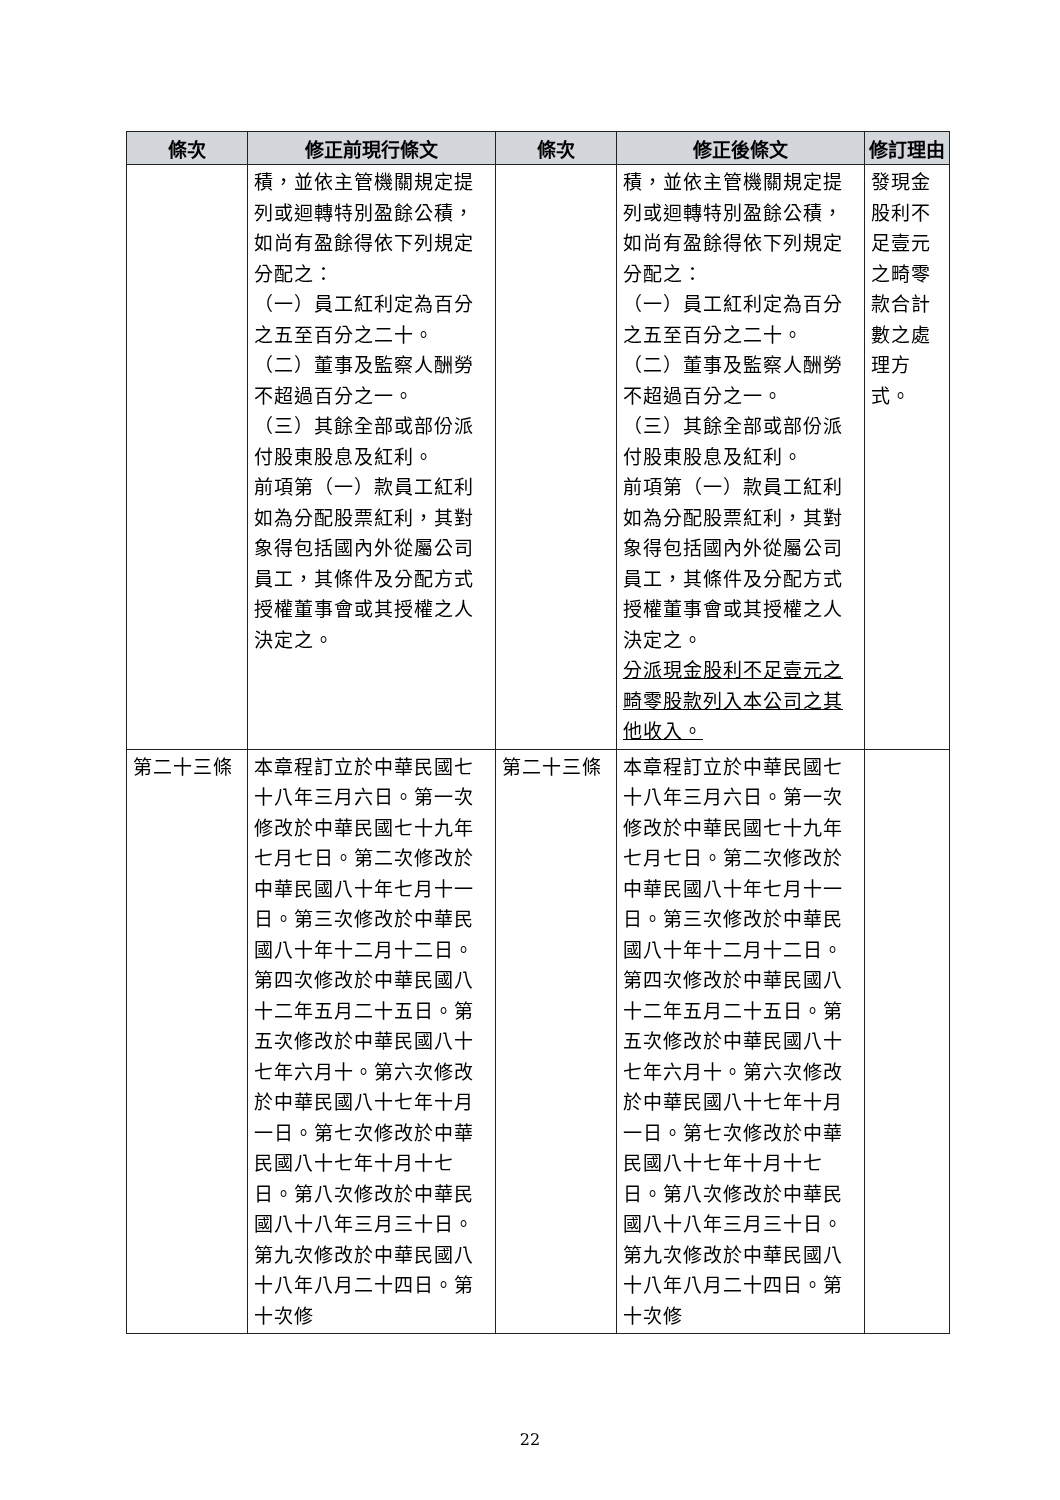| 條次 | 修正前現行條文 | 條次 | 修正後條文 | 修訂理由 |
| --- | --- | --- | --- | --- |
| | 積，並依主管機關規定提列或迴轉特別盈餘公積，如尚有盈餘得依下列規定分配之： （一）員工紅利定為百分之五至百分之二十。 （二）董事及監察人酬勞不超過百分之一。 （三）其餘全部或部份派付股東股息及紅利。 前項第（一）款員工紅利如為分配股票紅利，其對象得包括國內外從屬公司員工，其條件及分配方式授權董事會或其授權之人決定之。 | | 積，並依主管機關規定提列或迴轉特別盈餘公積，如尚有盈餘得依下列規定分配之： （一）員工紅利定為百分之五至百分之二十。 （二）董事及監察人酬勞不超過百分之一。 （三）其餘全部或部份派付股東股息及紅利。 前項第（一）款員工紅利如為分配股票紅利，其對象得包括國內外從屬公司員工，其條件及分配方式授權董事會或其授權之人決定之。 分派現金股利不足壹元之畸零股款列入本公司之其他收入。 | 發現金股利不足壹元之畸零款合計數之處理方式。 |
| 第二十三條 | 本章程訂立於中華民國七十八年三月六日。第一次修改於中華民國七十九年七月七日。第二次修改於中華民國八十年七月十一日。第三次修改於中華民國八十年十二月十二日。第四次修改於中華民國八十二年五月二十五日。第五次修改於中華民國八十七年六月十。第六次修改於中華民國八十七年十月一日。第七次修改於中華民國八十七年十月十七日。第八次修改於中華民國八十八年三月三十日。第九次修改於中華民國八十八年八月二十四日。第十次修 | 第二十三條 | 本章程訂立於中華民國七十八年三月六日。第一次修改於中華民國七十九年七月七日。第二次修改於中華民國八十年七月十一日。第三次修改於中華民國八十年十二月十二日。第四次修改於中華民國八十二年五月二十五日。第五次修改於中華民國八十七年六月十。第六次修改於中華民國八十七年十月一日。第七次修改於中華民國八十七年十月十七日。第八次修改於中華民國八十八年三月三十日。第九次修改於中華民國八十八年八月二十四日。第十次修 | |
22